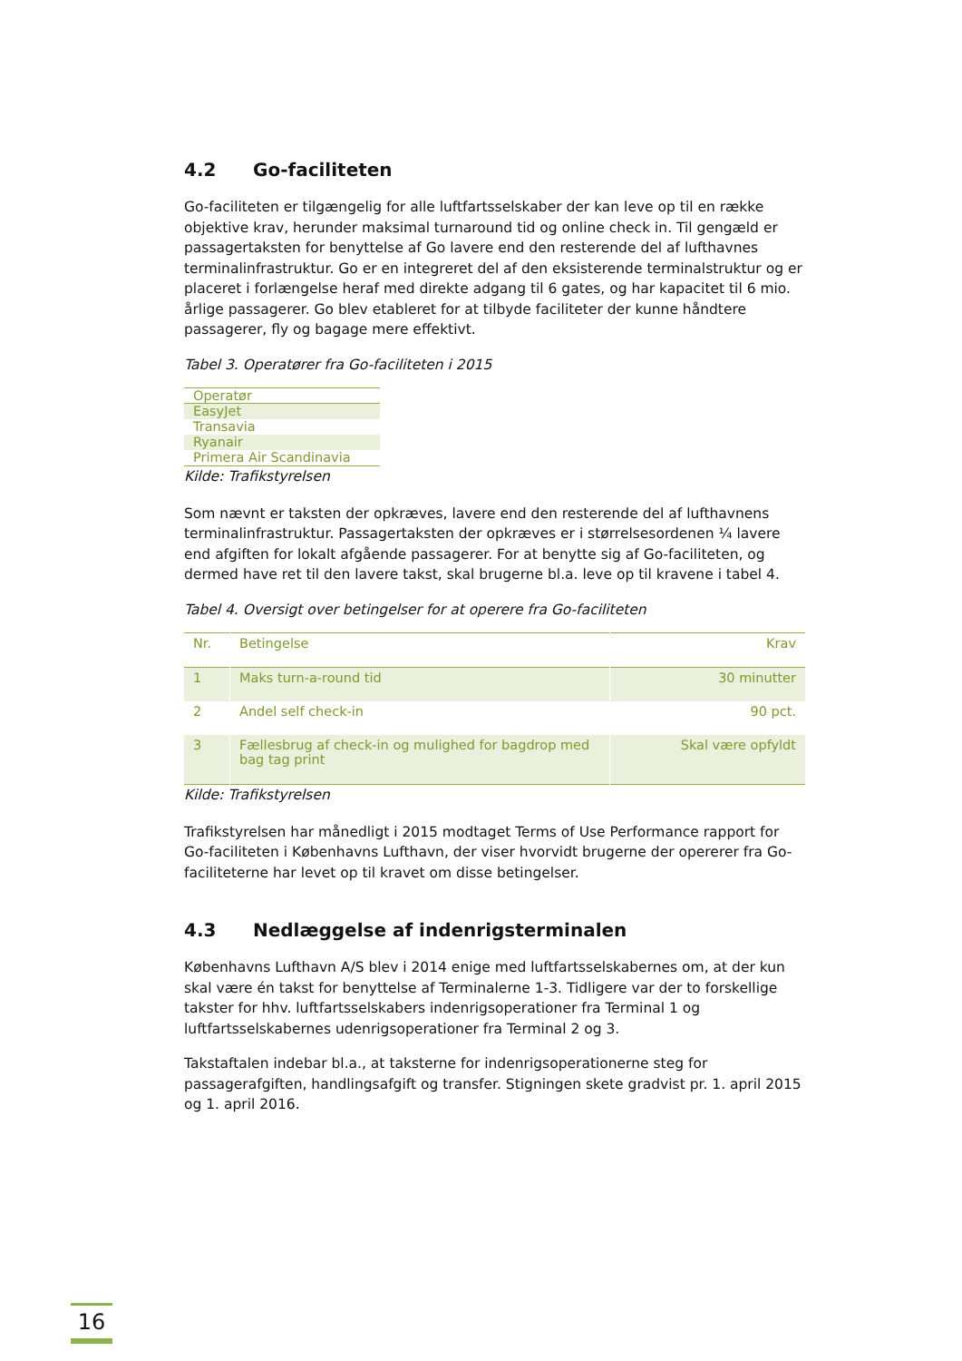4.2 Go-faciliteten
Go-faciliteten er tilgængelig for alle luftfartsselskaber der kan leve op til en række objektive krav, herunder maksimal turnaround tid og online check in. Til gengæld er passagertaksten for benyttelse af Go lavere end den resterende del af lufthavnes terminalinfrastruktur. Go er en integreret del af den eksisterende terminalstruktur og er placeret i forlængelse heraf med direkte adgang til 6 gates, og har kapacitet til 6 mio. årlige passagerer. Go blev etableret for at tilbyde faciliteter der kunne håndtere passagerer, fly og bagage mere effektivt.
Tabel 3. Operatører fra Go-faciliteten i 2015
| Operatør |
| --- |
| EasyJet |
| Transavia |
| Ryanair |
| Primera Air Scandinavia |
Kilde: Trafikstyrelsen
Som nævnt er taksten der opkræves, lavere end den resterende del af lufthavnens terminalinfrastruktur. Passagertaksten der opkræves er i størrelsesordenen ¼ lavere end afgiften for lokalt afgående passagerer. For at benytte sig af Go-faciliteten, og dermed have ret til den lavere takst, skal brugerne bl.a. leve op til kravene i tabel 4.
Tabel 4. Oversigt over betingelser for at operere fra Go-faciliteten
| Nr. | Betingelse | Krav |
| --- | --- | --- |
| 1 | Maks turn-a-round tid | 30 minutter |
| 2 | Andel self check-in | 90 pct. |
| 3 | Fællesbrug af check-in og mulighed for bagdrop med bag tag print | Skal være opfyldt |
Kilde: Trafikstyrelsen
Trafikstyrelsen har månedligt i 2015 modtaget Terms of Use Performance rapport for Go-faciliteten i Københavns Lufthavn, der viser hvorvidt brugerne der opererer fra Go-faciliteterne har levet op til kravet om disse betingelser.
4.3 Nedlæggelse af indenrigsterminalen
Københavns Lufthavn A/S blev i 2014 enige med luftfartsselskabernes om, at der kun skal være én takst for benyttelse af Terminalerne 1-3. Tidligere var der to forskellige takster for hhv. luftfartsselskabers indenrigsoperationer fra Terminal 1 og luftfartsselskabernes udenrigsoperationer fra Terminal 2 og 3.
Takstaftalen indebar bl.a., at taksterne for indenrigsoperationerne steg for passagerafgiften, handlingsafgift og transfer. Stigningen skete gradvist pr. 1. april 2015 og 1. april 2016.
16